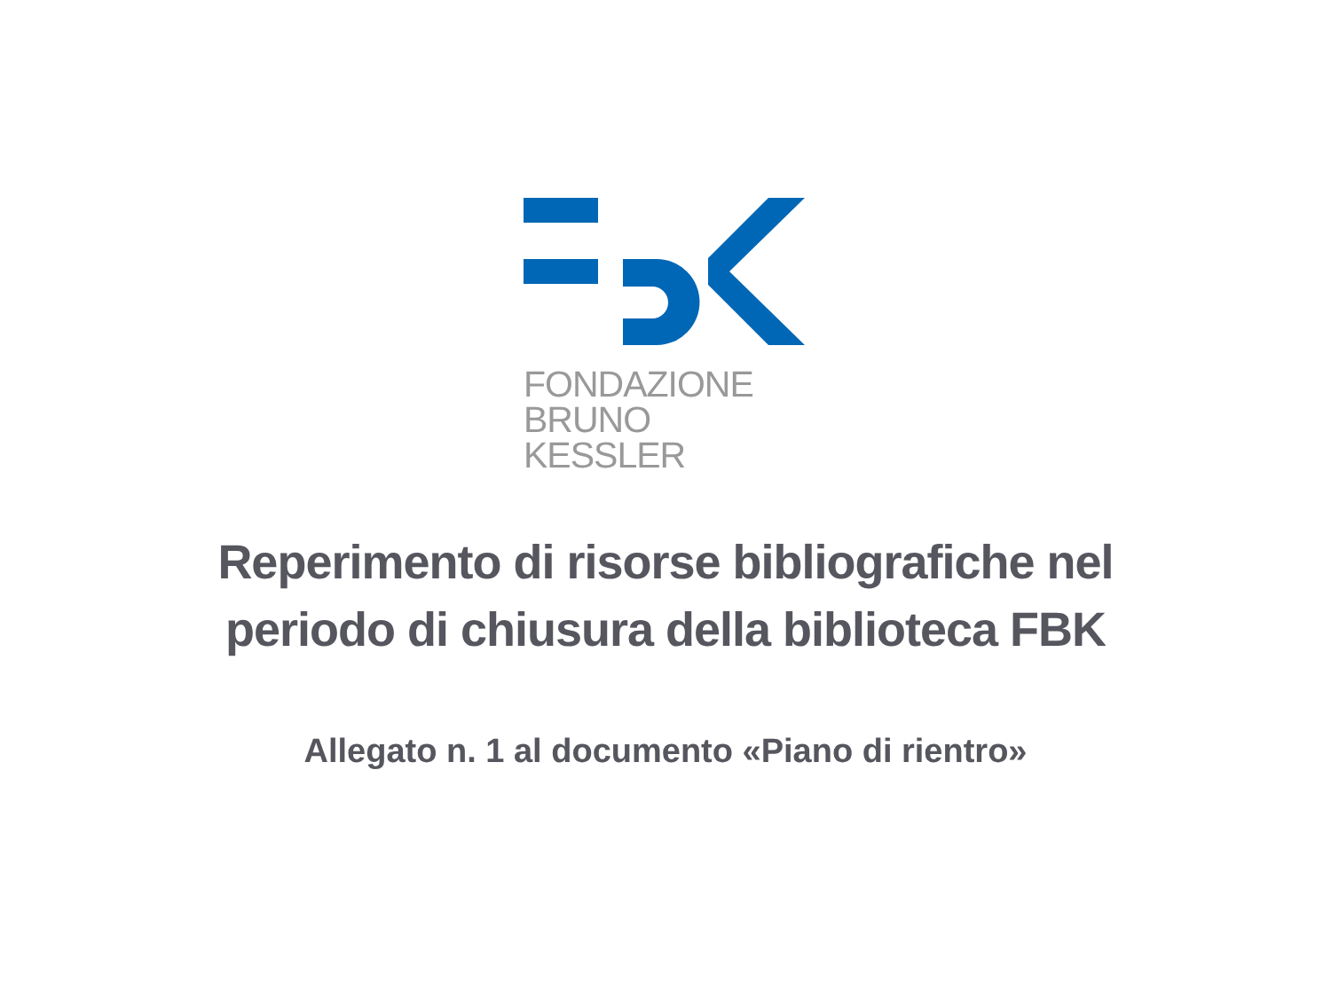FONDAZIONE
BRUNO KESSLER
Reperimento di risorse bibliografiche nel
periodo di chiusura della biblioteca FBK
Allegato n. 1 al documento «Piano di rientro»